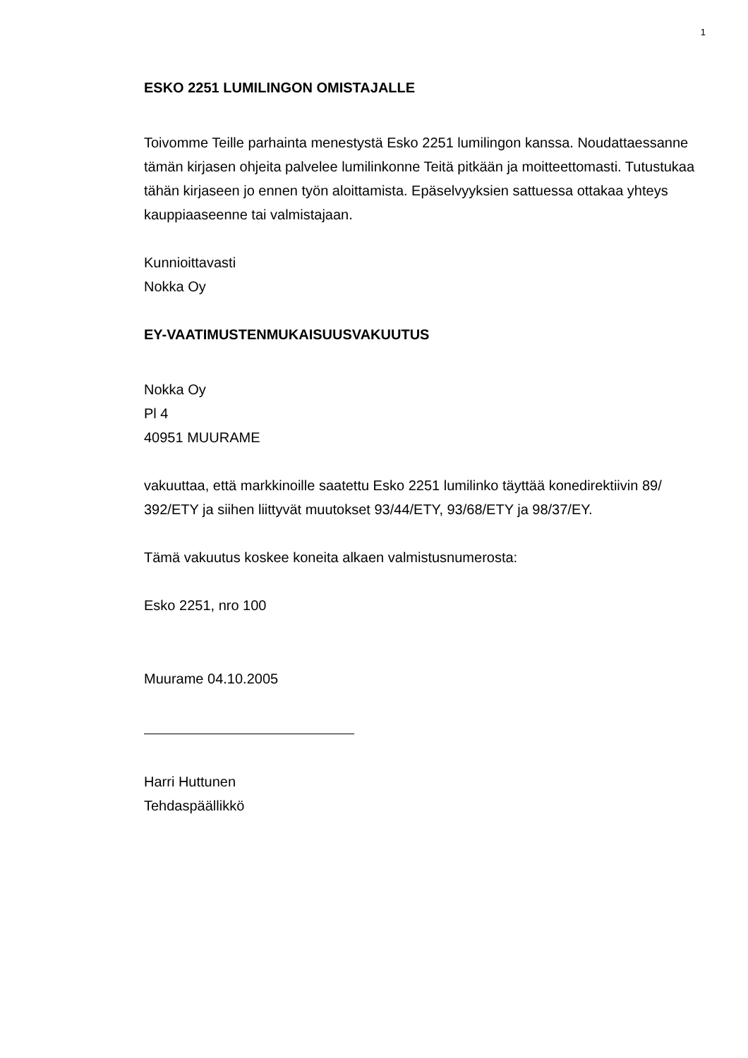1
ESKO 2251 LUMILINGON OMISTAJALLE
Toivomme Teille parhainta menestystä Esko 2251 lumilingon kanssa. Noudattaes­sanne tämän kirjasen ohjeita palvelee lumilinkonne Teitä pitkään ja moitteettomasti. Tutustukaa tähän kirjaseen jo ennen työn aloittamista. Epäselvyyksien sattuessa otta­kaa yhteys kauppiaaseenne tai valmistajaan.
Kunnioittavasti
Nokka Oy
EY-VAATIMUSTENMUKAISUUSVAKUUTUS
Nokka Oy
Pl 4
40951 MUURAME
vakuuttaa, että markkinoille saatettu Esko 2251 lumilinko täyttää konedirektiivin 89/ 392/ETY ja siihen liittyvät muutokset 93/44/ETY, 93/68/ETY ja 98/37/EY.
Tämä vakuutus koskee koneita alkaen valmistusnumerosta:
Esko 2251, nro 100
Muurame 04.10.2005
Harri Huttunen
Tehdaspäällikkö